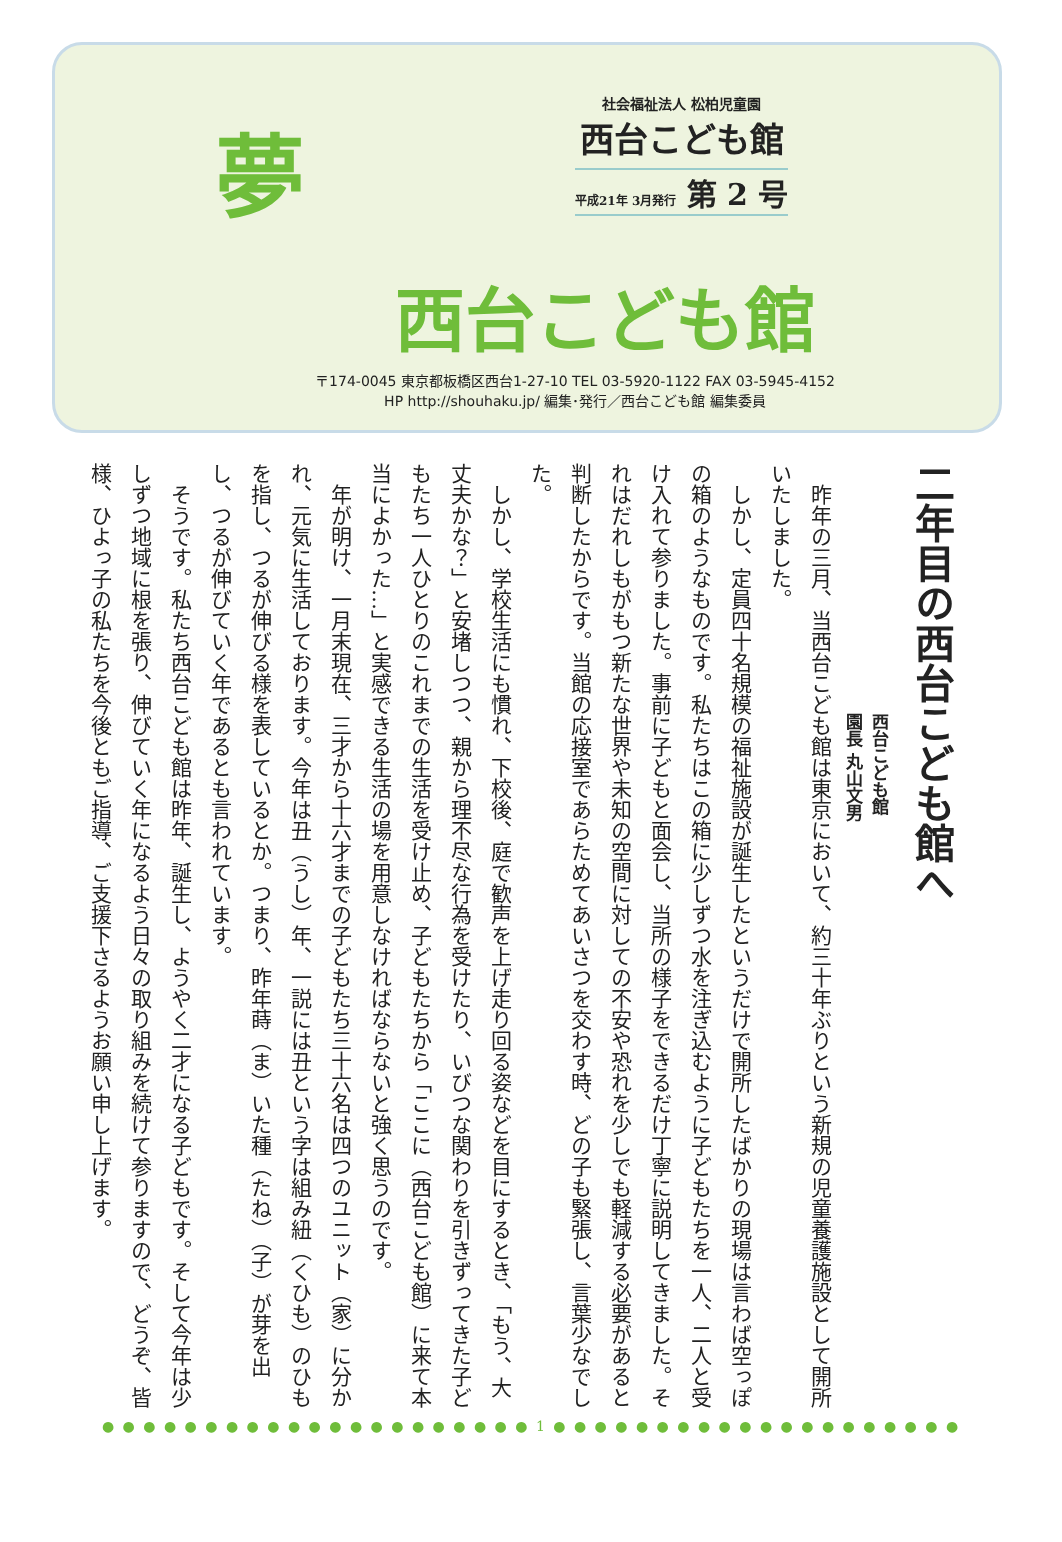夢
西台こども館
社会福祉法人 松柏児童園
西台こども館
平成21年 3月発行 第 2 号
〒174-0045 東京都板橋区西台1-27-10 TEL 03-5920-1122 FAX 03-5945-4152
HP http://shouhaku.jp/ 編集･発行／西台こども館 編集委員
二年目の西台こども館へ
西台こども館
園長 丸山文男
　昨年の三月、当西台こども館は東京において、約三十年ぶりという新規の児童養護施設として開所いたしました。
　しかし、定員四十名規模の福祉施設が誕生したというだけで開所したばかりの現場は言わば空っぽの箱のようなものです。私たちはこの箱に少しずつ水を注ぎ込むように子どもたちを一人、二人と受け入れて参りました。事前に子どもと面会し、当所の様子をできるだけ丁寧に説明してきました。それはだれしもがもつ新たな世界や未知の空間に対しての不安や恐れを少しでも軽減する必要があると判断したからです。当館の応接室であらためてあいさつを交わす時、どの子も緊張し、言葉少なでした。
　しかし、学校生活にも慣れ、下校後、庭で歓声を上げ走り回る姿などを目にするとき、「もう、大丈夫かな？」と安堵しつつ、親から理不尽な行為を受けたり、いびつな関わりを引きずってきた子どもたち一人ひとりのこれまでの生活を受け止め、子どもたちから「ここに（西台こども館）に来て本当によかった…」と実感できる生活の場を用意しなければならないと強く思うのです。
　年が明け、一月末現在、三才から十六才までの子どもたち三十六名は四つのユニット（家）に分かれ、元気に生活しております。今年は丑（うし）年、一説には丑という字は組み紐（くひも）のひもを指し、つるが伸びる様を表しているとか。つまり、昨年蒔（ま）いた種（たね）（子）が芽を出し、つるが伸びていく年であるとも言われています。
　そうです。私たち西台こども館は昨年、誕生し、ようやく二才になる子どもです。そして今年は少しずつ地域に根を張り、伸びていく年になるよう日々の取り組みを続けて参りますので、どうぞ、皆様、ひよっ子の私たちを今後ともご指導、ご支援下さるようお願い申し上げます。
● ● ● ● ● ● ● ● ● ● ● ● ● ● ● ● ● ● ● ● ● 1 ● ● ● ● ● ● ● ● ● ● ● ● ● ● ● ● ● ● ● ●